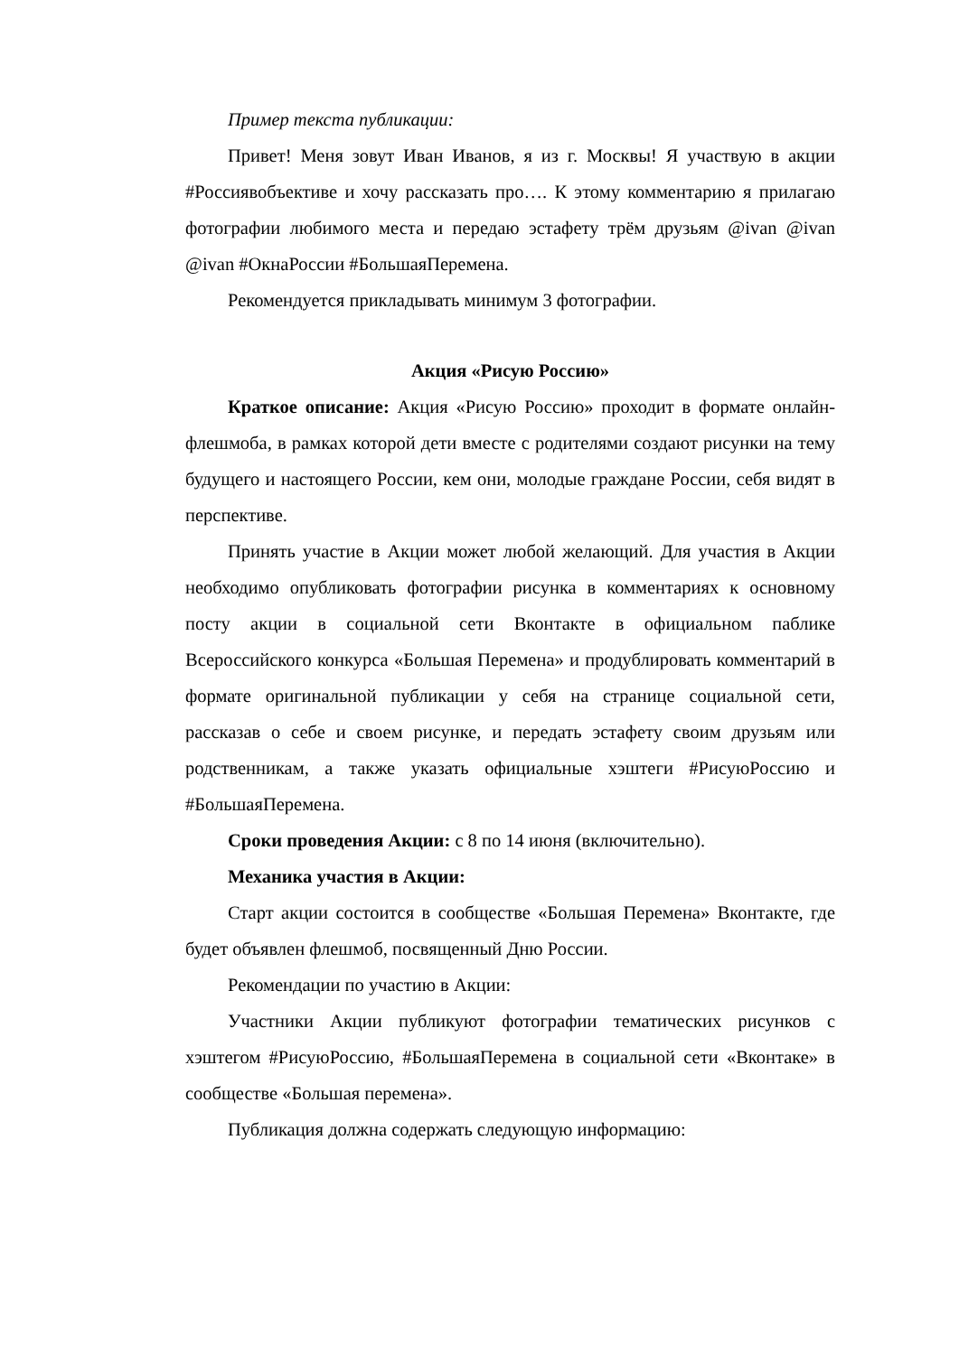Пример текста публикации:
Привет! Меня зовут Иван Иванов, я из г. Москвы! Я участвую в акции #Россиявобъективе и хочу рассказать про…. К этому комментарию я прилагаю фотографии любимого места и передаю эстафету трём друзьям @ivan @ivan @ivan #ОкнаРоссии #БольшаяПеремена.
Рекомендуется прикладывать минимум 3 фотографии.
Акция «Рисую Россию»
Краткое описание: Акция «Рисую Россию» проходит в формате онлайн-флешмоба, в рамках которой дети вместе с родителями создают рисунки на тему будущего и настоящего России, кем они, молодые граждане России, себя видят в перспективе.
Принять участие в Акции может любой желающий. Для участия в Акции необходимо опубликовать фотографии рисунка в комментариях к основному посту акции в социальной сети Вконтакте в официальном паблике Всероссийского конкурса «Большая Перемена» и продублировать комментарий в формате оригинальной публикации у себя на странице социальной сети, рассказав о себе и своем рисунке, и передать эстафету своим друзьям или родственникам, а также указать официальные хэштеги #РисуюРоссию и #БольшаяПеремена.
Сроки проведения Акции: с 8 по 14 июня (включительно).
Механика участия в Акции:
Старт акции состоится в сообществе «Большая Перемена» Вконтакте, где будет объявлен флешмоб, посвященный Дню России.
Рекомендации по участию в Акции:
Участники Акции публикуют фотографии тематических рисунков с хэштегом #РисуюРоссию, #БольшаяПеремена в социальной сети «Вконтаке» в сообществе «Большая перемена».
Публикация должна содержать следующую информацию: